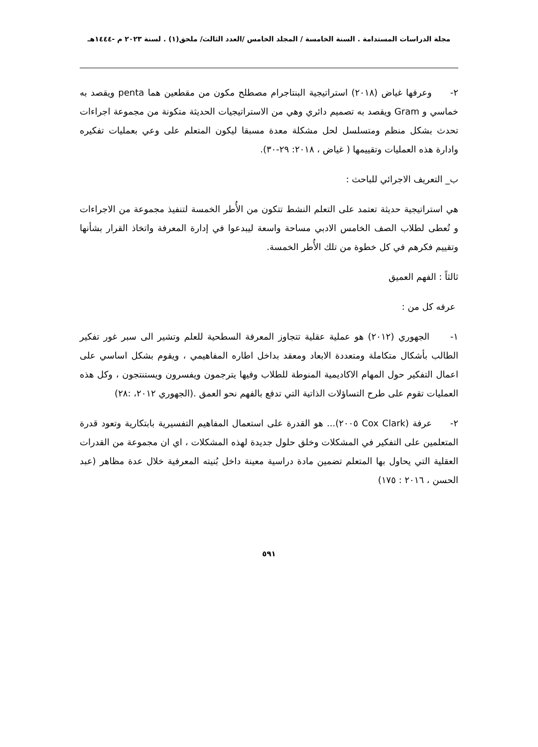مجلة الدراسات المستدامة . السنة الخامسة / المجلد الخامس /العدد الثالث/ ملحق(١) . لسنة ٢٠٢٣ م -١٤٤٤هـ
٢- وعرفها غياض (٢٠١٨) استراتيجية البنتاجرام مصطلح مكون من مقطعين هما penta ويقصد به خماسي و Gram ويقصد به تصميم دائري وهي من الاستراتيجيات الحديثة متكونة من مجموعة اجراءات تحدث بشكل منظم ومتسلسل لحل مشكلة معدة مسبقا ليكون المتعلم على وعي بعمليات تفكيره وادارة هذه العمليات وتقييمها ( غياض ، ٢٠١٨: ٢٩-٣٠).
ب_ التعريف الاجرائي للباحث :
هي استراتيجية حديثة تعتمد على التعلم النشط تتكون من الأُطر الخمسة لتنفيذ مجموعة من الاجراءات و تُعطى لطلاب الصف الخامس الادبي مساحة واسعة ليبدعوا في إدارة المعرفة واتخاذ القرار بشأنها وتقييم فكرهم في كل خطوة من تلك الأُطر الخمسة.
ثالثاً : الفهم العميق
عرفه كل من :
١- الجهوري (٢٠١٢) هو عملية عقلية تتجاوز المعرفة السطحية للعلم وتشير الى سبر غور تفكير الطالب بأشكال متكاملة ومتعددة الابعاد ومعقد بداخل اطاره المفاهيمي ، ويقوم بشكل اساسي على اعمال التفكير حول المهام الاكاديمية المنوطة للطلاب وفيها يترجمون ويفسرون ويستنتجون ، وكل هذه العمليات تقوم على طرح التساؤلات الذاتية التي تدفع بالفهم نحو العمق .(الجهوري ٢٠١٢، :٢٨)
٢- عرفة (Cox Clark ٢٠٠٥)... هو القدرة على استعمال المفاهيم التفسيرية بابتكارية وتعود قدرة المتعلمين على التفكير في المشكلات وخلق حلول جديدة لهذه المشكلات ، اي ان مجموعة من القدرات العقلية التي يحاول بها المتعلم تضمين مادة دراسية معينة داخل بُنيته المعرفية خلال عدة مظاهر (عبد الحسن ، ٢٠١٦ : ١٧٥)
٥٩١